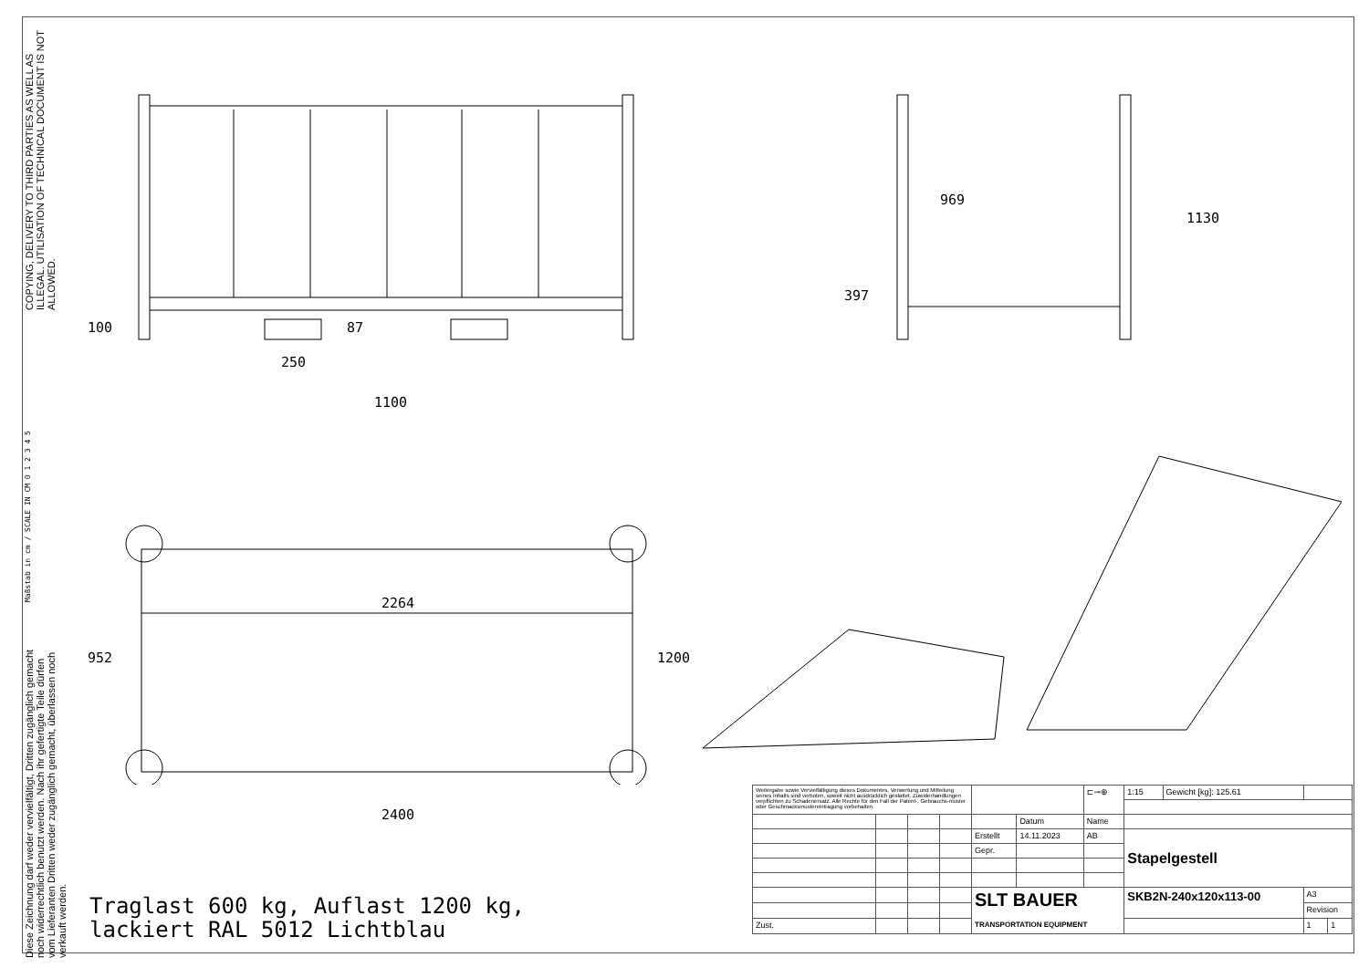COPYING, DELIVERY TO THIRD PARTIES AS WELL AS ILLEGAL. UTILISATION OF TECHNICAL DOCUMENT IS NOT ALLOWED.
Maßstab in cm / SCALE IN CM 0 1 2 3 4 5
Diese Zeichnung darf weder vervielfältigt, Dritten zugänglich gemacht noch widerrechtlich benutzt werden. Nach ihr gefertigte Teile dürfen vom Lieferanten Dritten weder zugänglich gemacht, überlassen noch verkauft werden.
1100
250
100 87
969
1130
397
2264
952 1200
2400
Traglast 600 kg, Auflast 1200 kg,
lackiert RAL 5012 Lichtblau
| Weitergabe sowie Vervielfältigung dieses Dokumentes, Verwertung und Mitteilung seines Inhalts sind verboten, soweit nicht ausdrücklich gestattet. Zuwiderhandlungen verpflichten zu Schadenersatz. Alle Rechte für den Fall der Patent-, Gebrauchs-muster oder Geschmacksmustereintragung vorbehalten. | | | | | | ⊏⊸⊕ | 1:15 | Gewicht [kg]: 125.61 | | |
| | | | | | Datum | Name | | | | |
| | | | | Erstellt | 14.11.2023 | AB | Stapelgestell | | | |
| | | | | Gepr. | | | | | | |
| | | | | SLT BAUER TRANSPORTATION EQUIPMENT | | | SKB2N-240x120x113-00 | | A3 | |
| | | | | | | | | | Revision | |
| Zust. | | | | | | | | | 1 | 1 |